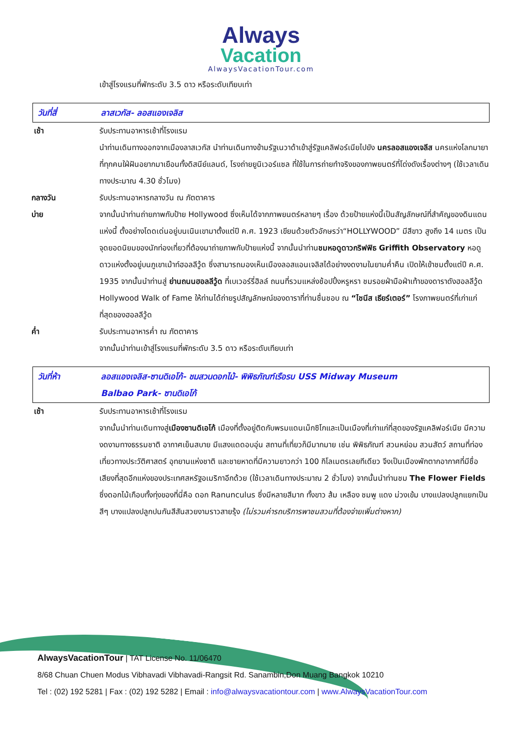Always
Vacation
AlwaysVacationTour.com
เข้าสู่โรงแรมที่พักระดับ 3.5 ดาว หรือระดับเทียบเท่า
วันที่สี่ ลาสเวกัส- ลอสแองเจลิส
เช้า รับประทานอาหารเช้าที่โรงแรม
นำท่านเดินทางออกจากเมืองลาสเวกัส นำท่านเดินทางข้ามรัฐเนวาด้าเข้าสู่รัฐแคลิฟอร์เนียไปยัง นครลอสแองเจลีส นครแห่งโลกมายาที่ทุกคนใฝ่ฝันอยากมาเยือนทั้งดิสนีย์แลนด์, โรงถ่ายยูนิเวอร์แซล ที่ใช้ในการถ่ายทำจริงของภาพยนตร์ที่โด่งดังเรื่องต่างๆ (ใช้เวลาเดินทางประมาณ 4.30 ชั่วโมง)
กลางวัน รับประทานอาหารกลางวัน ณ ภัตตาคาร
บ่าย จากนั้นนำท่านถ่ายภาพกับป้าย Hollywood ซึ่งเห็นได้จากภาพยนตร์หลายๆ เรื่อง ด้วยป้ายแห่งนี้เป็นสัญลักษณ์ที่สำคัญของดินแดนแห่งนี้ ตั้งอย่างโดดเด่นอยู่บนเนินเขามาตั้งแต่ปี ค.ศ. 1923 เขียนด้วยตัวอักษรว่า“HOLLYWOOD” มีสีขาว สูงถึง 14 เมตร เป็นจุดยอดนิยมของนักท่องเที่ยวที่ต้องมาถ่ายภาพกับป้ายแห่งนี้ จากนั้นนำท่านชมหอดูดาวกริฟฟิธ Griffith Observatory หอดูดาวแห่งตั้งอยู่บนภูเขาเม้าท์ฮอลลีวู้ด ซึ่งสามารถมองเห็นเมืองลอสแอนเจลิสได้อย่างงดงามในยามค่ำคืน เปิดให้เข้าชมตั้งแต่ปี ค.ศ. 1935 จากนั้นนำท่านสู่ ย่านถนนฮอลลีวู้ด ที่เบเวอร์รี่ฮิลล์ ถนนที่รวมแหล่งช้อปปิ้งหรูหรา ชมรอยฝ่ามือฝ่าเท้าของดาราดังฮอลลีวู้ด Hollywood Walk of Fame ให้ท่านได้ถ่ายรูปสัญลักษณ์ของดาราที่ท่านชื่นชอบ ณ “ไชนีส เธียร์เตอร์” โรงภาพยนตร์ที่เก่าแก่ที่สุดของฮอลลีวู้ด
ค่ำ รับประทานอาหารค่ำ ณ ภัตตาคาร
จากนั้นนำท่านเข้าสู่โรงแรมที่พักระดับ 3.5 ดาว หรือระดับเทียบเท่า
วันที่ห้า ลอสแองเจลิส-ซานดิเอโก้- ชมสวนดอกไม้- พิพิธภัณฑ์เรือรบ USS Midway Museum
Balbao Park- ซานดิเอโก้
เช้า รับประทานอาหารเช้าที่โรงแรม
จากนั้นนำท่านเดินทางสู่เมืองซานดิเอโก้ เมืองที่ตั้งอยู่ติดกับพรมแดนเม็กซิโกและเป็นเมืองที่เก่าแก่ที่สุดของรัฐแคลิฟอร์เนีย มีความงดงามทางธรรมชาติ อากาศเย็นสบาย มีแสงแดดอบอุ่น สถานที่เที่ยวก็มีมากมาย เช่น พิพิธภัณฑ์ สวนหย่อม สวนสัตว์ สถานที่ท่องเที่ยวทางประวัติศาสตร์ อุทยานแห่งชาติ และชายหาดที่มีความยาวกว่า 100 กิโลเมตรเลยทีเดียว จึงเป็นเมืองพักตากอากาศที่มีชื่อเสียงที่สุดอีกแห่งของประเทศสหรัฐอเมริกาอีกด้วย (ใช้เวลาเดินทางประมาณ 2 ชั่วโมง) จากนั้นนำท่านชม The Flower Fields ซึ่งดอกไม้เกือบทั้งทุ่งของที่นี่คือ ดอก Ranunculus ซึ่งมีหลายสีมาก ทั้งขาว ส้ม เหลือง ชมพู แดง ม่วงเข้ม บางแปลงปลูกแยกเป็นสีๆ บางแปลงปลูกปนกันสีสันสวยงามราวสายรุ้ง (ไม่รวมค่ารถบริการพาชมสวนที่ต้องจ่ายเพิ่มต่างหาก)
AlwaysVacationTour | TAT License No. 11/06470
8/68 Chuan Chuen Modus Vibhavadi Vibhavadi-Rangsit Rd. Sanambin,Don Muang Bangkok 10210
Tel : (02) 192 5281 | Fax : (02) 192 5282 | Email : info@alwaysvacationtour.com | www.AlwaysVacationTour.com